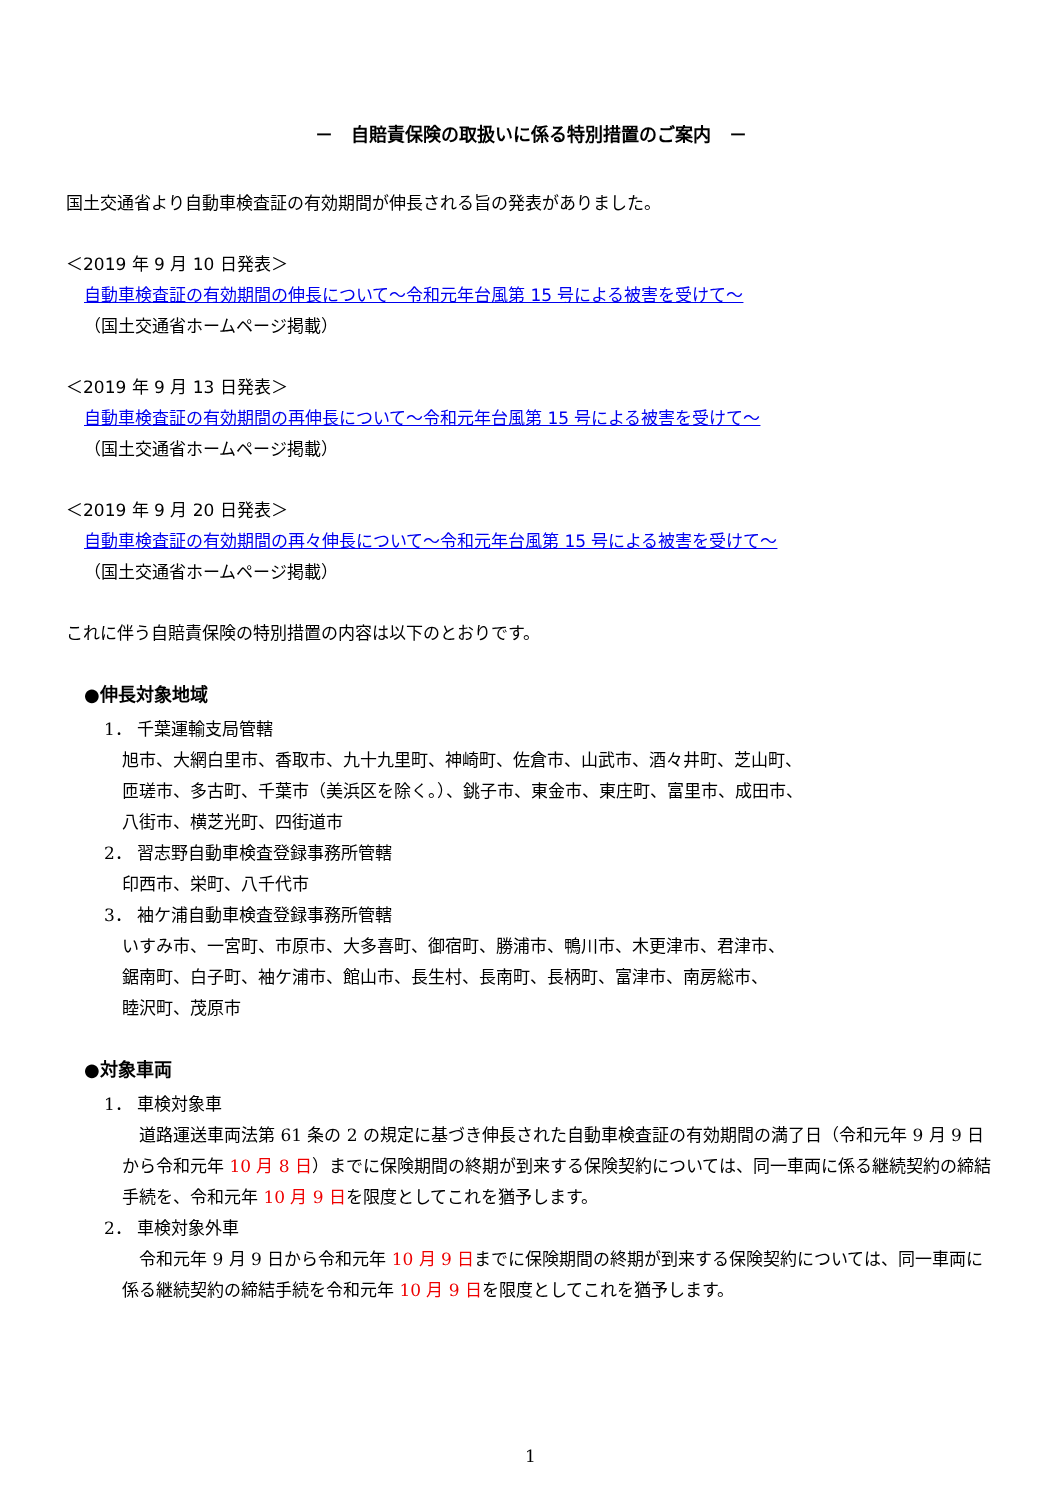－　自賠責保険の取扱いに係る特別措置のご案内　－
国土交通省より自動車検査証の有効期間が伸長される旨の発表がありました。
＜2019 年 9 月 10 日発表＞
自動車検査証の有効期間の伸長について～令和元年台風第 15 号による被害を受けて～
（国土交通省ホームページ掲載）
＜2019 年 9 月 13 日発表＞
自動車検査証の有効期間の再伸長について～令和元年台風第 15 号による被害を受けて～
（国土交通省ホームページ掲載）
＜2019 年 9 月 20 日発表＞
自動車検査証の有効期間の再々伸長について～令和元年台風第 15 号による被害を受けて～
（国土交通省ホームページ掲載）
これに伴う自賠責保険の特別措置の内容は以下のとおりです。
●伸長対象地域
1． 千葉運輸支局管轄
旭市、大網白里市、香取市、九十九里町、神崎町、佐倉市、山武市、酒々井町、芝山町、
匝瑳市、多古町、千葉市（美浜区を除く。）、銚子市、東金市、東庄町、富里市、成田市、
八街市、横芝光町、四街道市
2． 習志野自動車検査登録事務所管轄
印西市、栄町、八千代市
3． 袖ケ浦自動車検査登録事務所管轄
いすみ市、一宮町、市原市、大多喜町、御宿町、勝浦市、鴨川市、木更津市、君津市、
鋸南町、白子町、袖ケ浦市、館山市、長生村、長南町、長柄町、富津市、南房総市、
睦沢町、茂原市
●対象車両
1． 車検対象車
　道路運送車両法第 61 条の 2 の規定に基づき伸長された自動車検査証の有効期間の満了日（令和元年 9 月 9 日から令和元年 10 月 8 日）までに保険期間の終期が到来する保険契約については、同一車両に係る継続契約の締結手続を、令和元年 10 月 9 日を限度としてこれを猶予します。
2． 車検対象外車
　令和元年 9 月 9 日から令和元年 10 月 9 日までに保険期間の終期が到来する保険契約については、同一車両に係る継続契約の締結手続を令和元年 10 月 9 日を限度としてこれを猶予します。
1